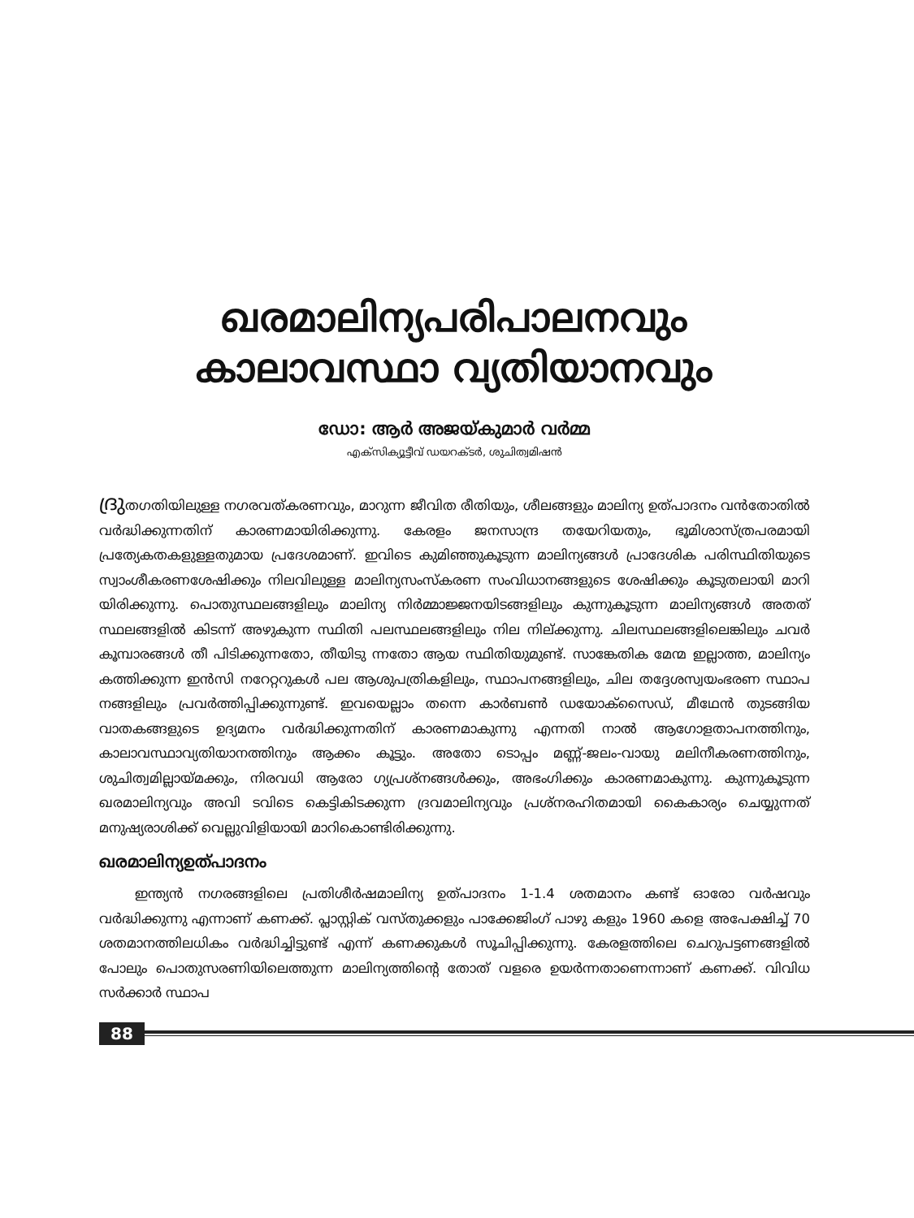ഖരമാലിന്യപരിപാലനവും
കാലാവസ്ഥാ വ്യതിയാനവും
ഡോ: ആർ അജയ്കുമാർ വർമ്മ
എക്സിക്യൂട്ടീവ് ഡയറക്ടർ, ശുചിത്വമിഷൻ
ദ്രുതഗതിയിലുള്ള നഗരവത്കരണവും, മാറുന്ന ജീവിത രീതിയും, ശീലങ്ങളും മാലിന്യ ഉത്പാദനം വൻതോതിൽ വർദ്ധിക്കുന്നതിന് കാരണമായിരിക്കുന്നു. കേരളം ജനസാന്ദ്ര തയേറിയതും, ഭൂമിശാസ്ത്രപരമായി പ്രത്യേകതകളുള്ളതുമായ പ്രദേശമാണ്. ഇവിടെ കുമിഞ്ഞുകൂടുന്ന മാലിന്യങ്ങൾ പ്രാദേശിക പരിസ്ഥിതിയുടെ സ്വാംശീകരണശേഷിക്കും നിലവിലുള്ള മാലിന്യസംസ്കരണ സംവിധാനങ്ങളുടെ ശേഷിക്കും കൂടുതലായി മാറി യിരിക്കുന്നു. പൊതുസ്ഥലങ്ങളിലും മാലിന്യ നിർമ്മാജ്ജനയിടങ്ങളിലും കുന്നുകൂടുന്ന മാലിന്യങ്ങൾ അതത് സ്ഥലങ്ങളിൽ കിടന്ന് അഴുകുന്ന സ്ഥിതി പലസ്ഥലങ്ങളിലും നില നില്ക്കുന്നു. ചിലസ്ഥലങ്ങളിലെങ്കിലും ചവർ കൂമ്പാരങ്ങൾ തീ പിടിക്കുന്നതോ, തീയിടു ന്നതോ ആയ സ്ഥിതിയുമുണ്ട്. സാങ്കേതിക മേന്മ ഇല്ലാത്ത, മാലിന്യം കത്തിക്കുന്ന ഇൻസി നറേറ്ററുകൾ പല ആശുപത്രികളിലും, സ്ഥാപനങ്ങളിലും, ചില തദ്ദേശസ്വയംഭരണ സ്ഥാപ നങ്ങളിലും പ്രവർത്തിപ്പിക്കുന്നുണ്ട്. ഇവയെല്ലാം തന്നെ കാർബൺ ഡയോക്സൈഡ്, മീഥേൻ തുടങ്ങിയ വാതകങ്ങളുടെ ഉദ്യമനം വർദ്ധിക്കുന്നതിന് കാരണമാകുന്നു എന്നതി നാൽ ആഗോളതാപനത്തിനും, കാലാവസ്ഥാവ്യതിയാനത്തിനും ആക്കം കൂട്ടും. അതോ ടൊപ്പം മണ്ണ്-ജലം-വായു മലിനീകരണത്തിനും, ശുചിത്വമില്ലായ്മക്കും, നിരവധി ആരോ ഗ്യപ്രശ്നങ്ങൾക്കും, അഭംഗിക്കും കാരണമാകുന്നു. കുന്നുകൂടുന്ന ഖരമാലിന്യവും അവി ടവിടെ കെട്ടികിടക്കുന്ന ദ്രവമാലിന്യവും പ്രശ്നരഹിതമായി കൈകാര്യം ചെയ്യുന്നത് മനുഷ്യരാശിക്ക് വെല്ലുവിളിയായി മാറികൊണ്ടിരിക്കുന്നു.
ഖരമാലിന്യഉത്പാദനം
ഇന്ത്യൻ നഗരങ്ങളിലെ പ്രതിശീർഷമാലിന്യ ഉത്പാദനം 1-1.4 ശതമാനം കണ്ട് ഓരോ വർഷവും വർദ്ധിക്കുന്നു എന്നാണ് കണക്ക്. പ്ലാസ്റ്റിക് വസ്തുക്കളും പാക്കേജിംഗ് പാഴു കളും 1960 കളെ അപേക്ഷിച്ച് 70 ശതമാനത്തിലധികം വർദ്ധിച്ചിട്ടുണ്ട് എന്ന് കണക്കുകൾ സൂചിപ്പിക്കുന്നു. കേരളത്തിലെ ചെറുപട്ടണങ്ങളിൽ പോലും പൊതുസരണിയിലെത്തുന്ന മാലിന്യത്തിന്റെ തോത് വളരെ ഉയർന്നതാണെന്നാണ് കണക്ക്. വിവിധ സർക്കാർ സ്ഥാപ
88